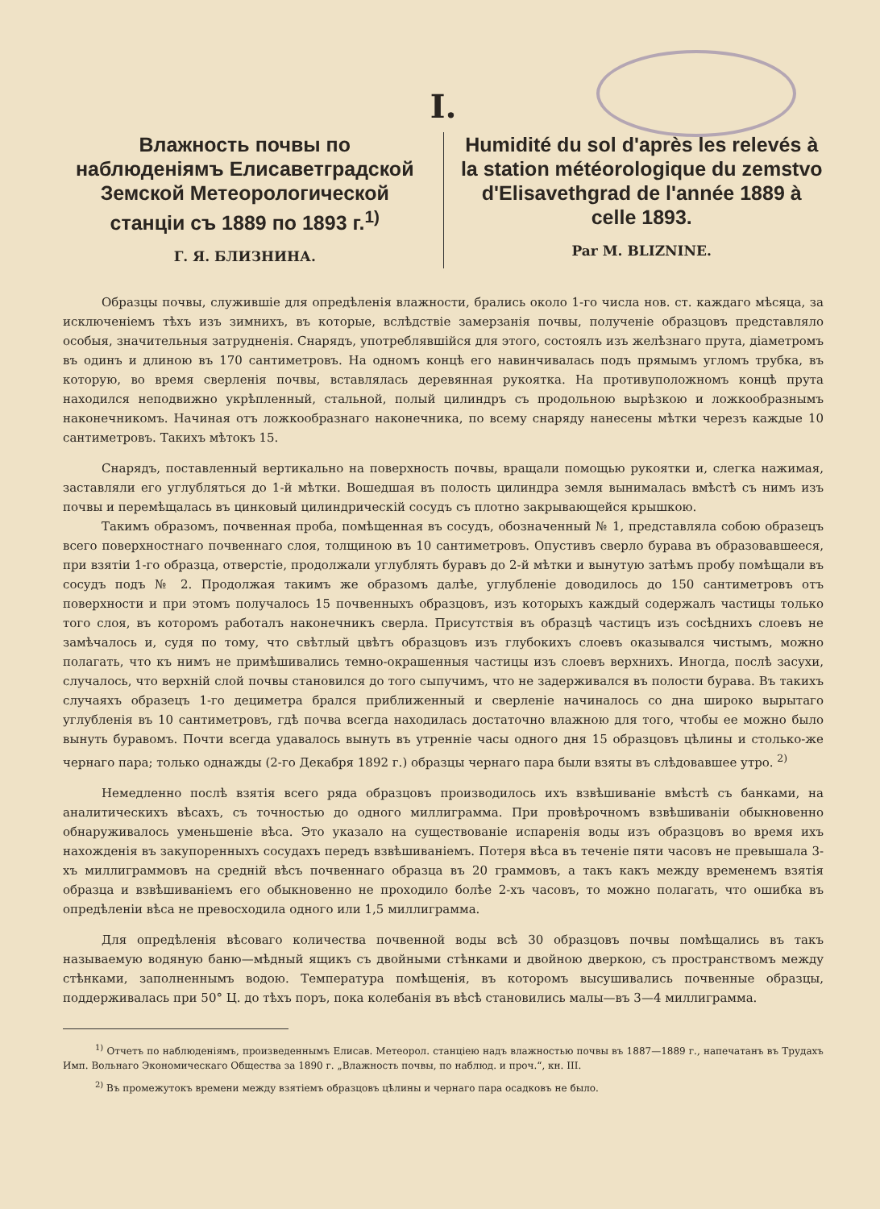I.
Влажность почвы по наблюденіямъ Елисаветградской Земской Метеорологической станціи съ 1889 по 1893 г.<sup>1)</sup>
Г. Я. БЛИЗНИНА.
Humidité du sol d'après les relevés à la station météorologique du zemstvo d'Elisavethgrad de l'année 1889 à celle 1893.
Par M. BLIZNINE.
Образцы почвы, служившіе для опредѣленія влажности, брались около 1-го числа нов. ст. каждаго мѣсяца, за исключеніемъ тѣхъ изъ зимнихъ, въ которые, вслѣдствіе замерзанія почвы, полученіе образцовъ представляло особыя, значительныя затрудненія. Снарядъ, употреблявшійся для этого, состоялъ изъ желѣзнаго прута, діаметромъ въ одинъ и длиною въ 170 сантиметровъ. На одномъ концѣ его навинчивалась подъ прямымъ угломъ трубка, въ которую, во время сверленія почвы, вставлялась деревянная рукоятка. На противуположномъ концѣ прута находился неподвижно укрѣпленный, стальной, полый цилиндръ съ продольною вырѣзкою и ложкообразнымъ наконечникомъ. Начиная отъ ложкообразнаго наконечника, по всему снаряду нанесены мѣтки черезъ каждые 10 сантиметровъ. Такихъ мѣтокъ 15.
Снарядъ, поставленный вертикально на поверхность почвы, вращали помощью рукоятки и, слегка нажимая, заставляли его углубляться до 1-й мѣтки. Вошедшая въ полость цилиндра земля вынималась вмѣстѣ съ нимъ изъ почвы и перемѣщалась въ цинковый цилиндрическій сосудъ съ плотно закрывающейся крышкою.
Такимъ образомъ, почвенная проба, помѣщенная въ сосудъ, обозначенный № 1, представляла собою образецъ всего поверхностнаго почвеннаго слоя, толщиною въ 10 сантиметровъ. Опустивъ сверло бурава въ образовавшееся, при взятіи 1-го образца, отверстіе, продолжали углублять буравъ до 2-й мѣтки и вынутую затѣмъ пробу помѣщали въ сосудъ подъ № 2. Продолжая такимъ же образомъ далѣе, углубленіе доводилось до 150 сантиметровъ отъ поверхности и при этомъ получалось 15 почвенныхъ образцовъ, изъ которыхъ каждый содержалъ частицы только того слоя, въ которомъ работалъ наконечникъ сверла. Присутствія въ образцѣ частицъ изъ сосѣднихъ слоевъ не замѣчалось и, судя по тому, что свѣтлый цвѣтъ образцовъ изъ глубокихъ слоевъ оказывался чистымъ, можно полагать, что къ нимъ не примѣшивались темно-окрашенныя частицы изъ слоевъ верхнихъ. Иногда, послѣ засухи, случалось, что верхній слой почвы становился до того сыпучимъ, что не задерживался въ полости бурава. Въ такихъ случаяхъ образецъ 1-го дециметра брался приближенный и сверленіе начиналось со дна широко вырытаго углубленія въ 10 сантиметровъ, гдѣ почва всегда находилась достаточно влажною для того, чтобы ее можно было вынуть буравомъ. Почти всегда удавалось вынуть въ утренніе часы одного дня 15 образцовъ цѣлины и столько-же чернаго пара; только однажды (2-го Декабря 1892 г.) образцы чернаго пара были взяты въ слѣдовавшее утро. <sup>2)</sup>
Немедленно послѣ взятія всего ряда образцовъ производилось ихъ взвѣшиваніе вмѣстѣ съ банками, на аналитическихъ вѣсахъ, съ точностью до одного миллиграмма. При провѣрочномъ взвѣшиваніи обыкновенно обнаруживалось уменьшеніе вѣса. Это указало на существованіе испаренія воды изъ образцовъ во время ихъ нахожденія въ закупоренныхъ сосудахъ передъ взвѣшиваніемъ. Потеря вѣса въ теченіе пяти часовъ не превышала 3-хъ миллиграммовъ на средній вѣсъ почвеннаго образца въ 20 граммовъ, а такъ какъ между временемъ взятія образца и взвѣшиваніемъ его обыкновенно не проходило болѣе 2-хъ часовъ, то можно полагать, что ошибка въ опредѣленіи вѣса не превосходила одного или 1,5 миллиграмма.
Для опредѣленія вѣсоваго количества почвенной воды всѣ 30 образцовъ почвы помѣщались въ такъ называемую водяную баню—мѣдный ящикъ съ двойными стѣнками и двойною дверкою, съ пространствомъ между стѣнками, заполненнымъ водою. Температура помѣщенія, въ которомъ высушивались почвенные образцы, поддерживалась при 50° Ц. до тѣхъ поръ, пока колебанія въ вѣсѣ становились малы—въ 3—4 миллиграмма.
<sup>1)</sup> Отчетъ по наблюденіямъ, произведеннымъ Елисав. Метеорол. станціею надъ влажностью почвы въ 1887—1889 г., напечатанъ въ Трудахъ Имп. Вольнаго Экономическаго Общества за 1890 г. „Влажность почвы, по наблюд. и проч.“, кн. III.
<sup>2)</sup> Въ промежутокъ времени между взятіемъ образцовъ цѣлины и чернаго пара осадковъ не было.